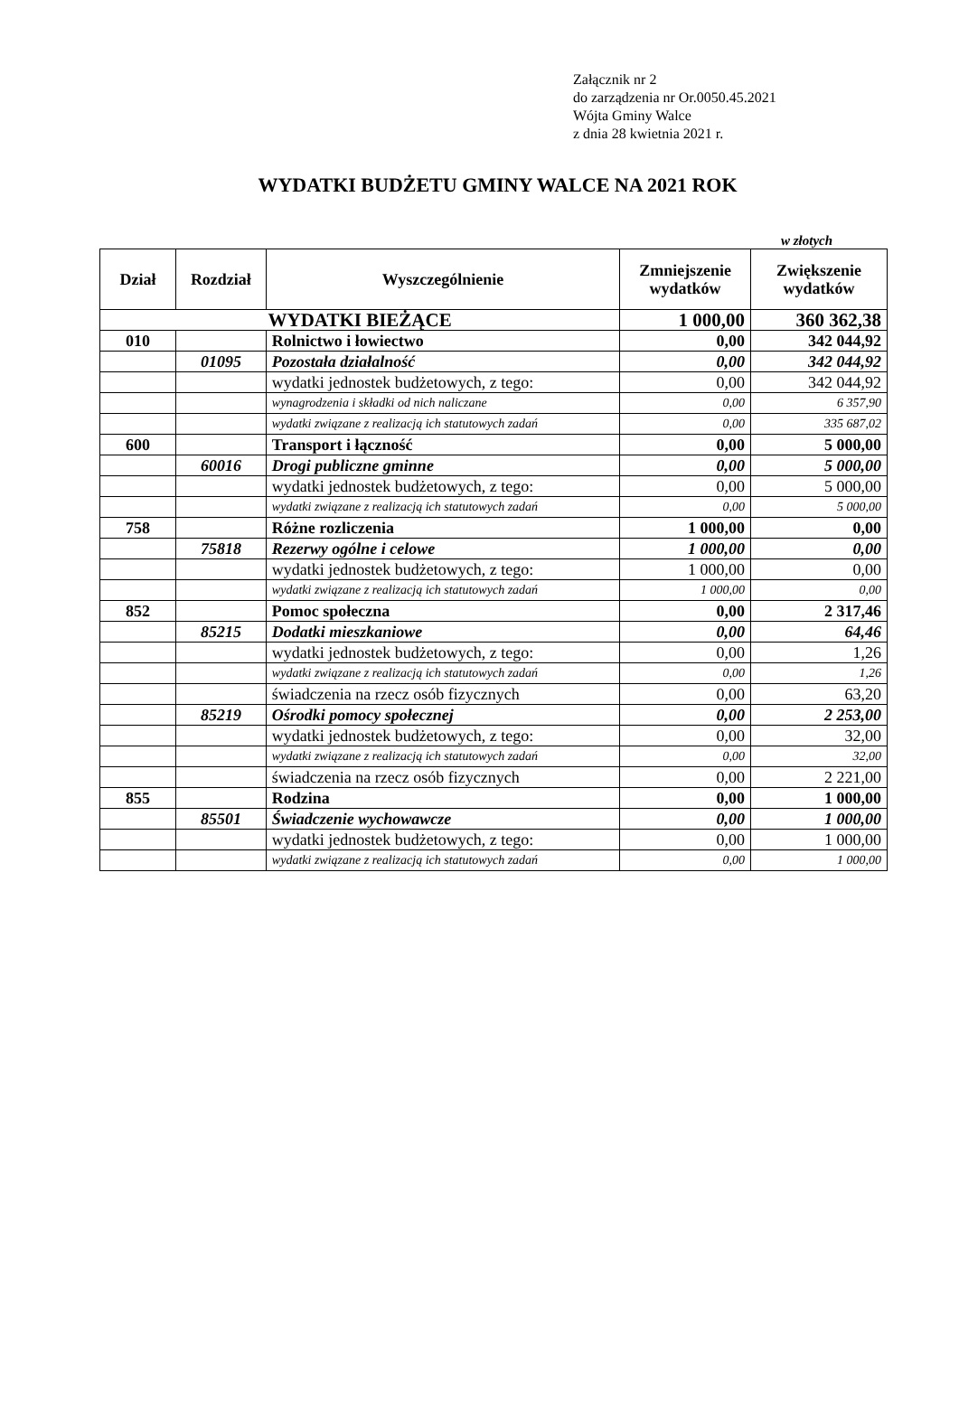Załącznik nr 2
do zarządzenia nr Or.0050.45.2021
Wójta Gminy Walce
z dnia 28 kwietnia 2021 r.
WYDATKI BUDŻETU GMINY WALCE NA 2021 ROK
w złotych
| Dział | Rozdział | Wyszczególnienie | Zmniejszenie wydatków | Zwiększenie wydatków |
| --- | --- | --- | --- | --- |
| WYDATKI BIEŻĄCE | | | 1 000,00 | 360 362,38 |
| 010 | | Rolnictwo i łowiectwo | 0,00 | 342 044,92 |
| | 01095 | Pozostała działalność | 0,00 | 342 044,92 |
| | | wydatki jednostek budżetowych, z tego: | 0,00 | 342 044,92 |
| | | wynagrodzenia i składki od nich naliczane | 0,00 | 6 357,90 |
| | | wydatki związane z realizacją ich statutowych zadań | 0,00 | 335 687,02 |
| 600 | | Transport i łączność | 0,00 | 5 000,00 |
| | 60016 | Drogi publiczne gminne | 0,00 | 5 000,00 |
| | | wydatki jednostek budżetowych, z tego: | 0,00 | 5 000,00 |
| | | wydatki związane z realizacją ich statutowych zadań | 0,00 | 5 000,00 |
| 758 | | Różne rozliczenia | 1 000,00 | 0,00 |
| | 75818 | Rezerwy ogólne i celowe | 1 000,00 | 0,00 |
| | | wydatki jednostek budżetowych, z tego: | 1 000,00 | 0,00 |
| | | wydatki związane z realizacją ich statutowych zadań | 1 000,00 | 0,00 |
| 852 | | Pomoc społeczna | 0,00 | 2 317,46 |
| | 85215 | Dodatki mieszkaniowe | 0,00 | 64,46 |
| | | wydatki jednostek budżetowych, z tego: | 0,00 | 1,26 |
| | | wydatki związane z realizacją ich statutowych zadań | 0,00 | 1,26 |
| | | świadczenia na rzecz osób fizycznych | 0,00 | 63,20 |
| | 85219 | Ośrodki pomocy społecznej | 0,00 | 2 253,00 |
| | | wydatki jednostek budżetowych, z tego: | 0,00 | 32,00 |
| | | wydatki związane z realizacją ich statutowych zadań | 0,00 | 32,00 |
| | | świadczenia na rzecz osób fizycznych | 0,00 | 2 221,00 |
| 855 | | Rodzina | 0,00 | 1 000,00 |
| | 85501 | Świadczenie wychowawcze | 0,00 | 1 000,00 |
| | | wydatki jednostek budżetowych, z tego: | 0,00 | 1 000,00 |
| | | wydatki związane z realizacją ich statutowych zadań | 0,00 | 1 000,00 |